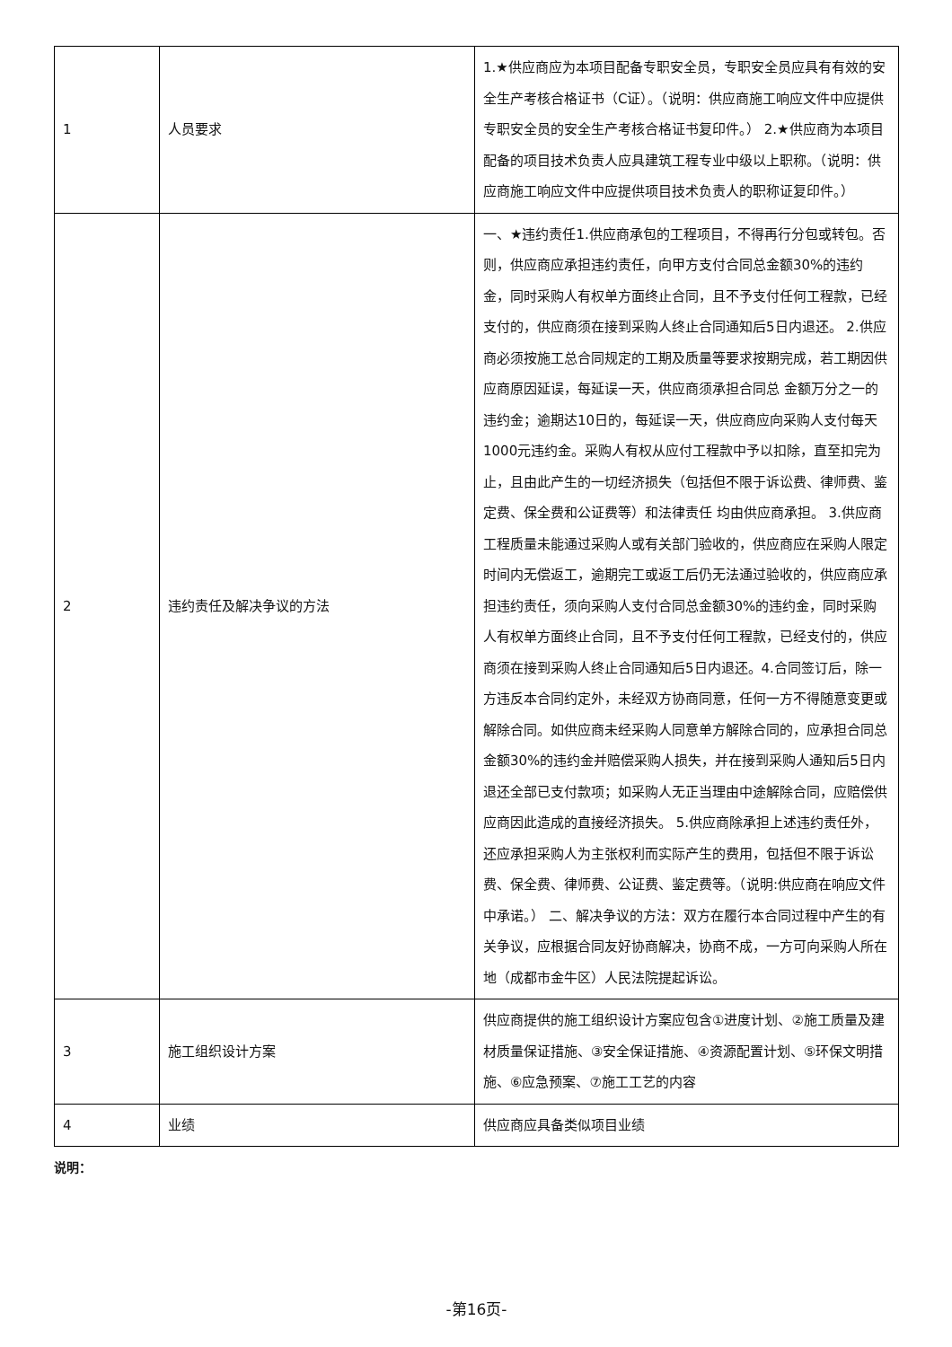| 1 | 人员要求 | 1.★供应商应为本项目配备专职安全员，专职安全员应具有有效的安全生产考核合格证书（C证）。（说明：供应商施工响应文件中应提供专职安全员的安全生产考核合格证书复印件。） 2.★供应商为本项目配备的项目技术负责人应具建筑工程专业中级以上职称。（说明：供应商施工响应文件中应提供项目技术负责人的职称证复印件。） |
| 2 | 违约责任及解决争议的方法 | 一、★违约责任1.供应商承包的工程项目，不得再行分包或转包。否则，供应商应承担违约责任，向甲方支付合同总金额30%的违约金，同时采购人有权单方面终止合同，且不予支付任何工程款，已经支付的，供应商须在接到采购人终止合同通知后5日内退还。 2.供应商必须按施工总合同规定的工期及质量等要求按期完成，若工期因供应商原因延误，每延误一天，供应商须承担合同总 金额万分之一的违约金；逾期达10日的，每延误一天，供应商应向采购人支付每天1000元违约金。采购人有权从应付工程款中予以扣除，直至扣完为止，且由此产生的一切经济损失（包括但不限于诉讼费、律师费、鉴定费、保全费和公证费等）和法律责任 均由供应商承担。 3.供应商工程质量未能通过采购人或有关部门验收的，供应商应在采购人限定时间内无偿返工，逾期完工或返工后仍无法通过验收的，供应商应承担违约责任，须向采购人支付合同总金额30%的违约金，同时采购人有权单方面终止合同，且不予支付任何工程款，已经支付的，供应商须在接到采购人终止合同通知后5日内退还。4.合同签订后，除一方违反本合同约定外，未经双方协商同意，任何一方不得随意变更或解除合同。如供应商未经采购人同意单方解除合同的，应承担合同总金额30%的违约金并赔偿采购人损失，并在接到采购人通知后5日内退还全部已支付款项；如采购人无正当理由中途解除合同，应赔偿供应商因此造成的直接经济损失。 5.供应商除承担上述违约责任外，还应承担采购人为主张权利而实际产生的费用，包括但不限于诉讼费、保全费、律师费、公证费、鉴定费等。（说明:供应商在响应文件中承诺。） 二、解决争议的方法：双方在履行本合同过程中产生的有关争议，应根据合同友好协商解决，协商不成，一方可向采购人所在地（成都市金牛区）人民法院提起诉讼。 |
| 3 | 施工组织设计方案 | 供应商提供的施工组织设计方案应包含①进度计划、②施工质量及建材质量保证措施、③安全保证措施、④资源配置计划、⑤环保文明措施、⑥应急预案、⑦施工工艺的内容 |
| 4 | 业绩 | 供应商应具备类似项目业绩 |
说明：
-第16页-